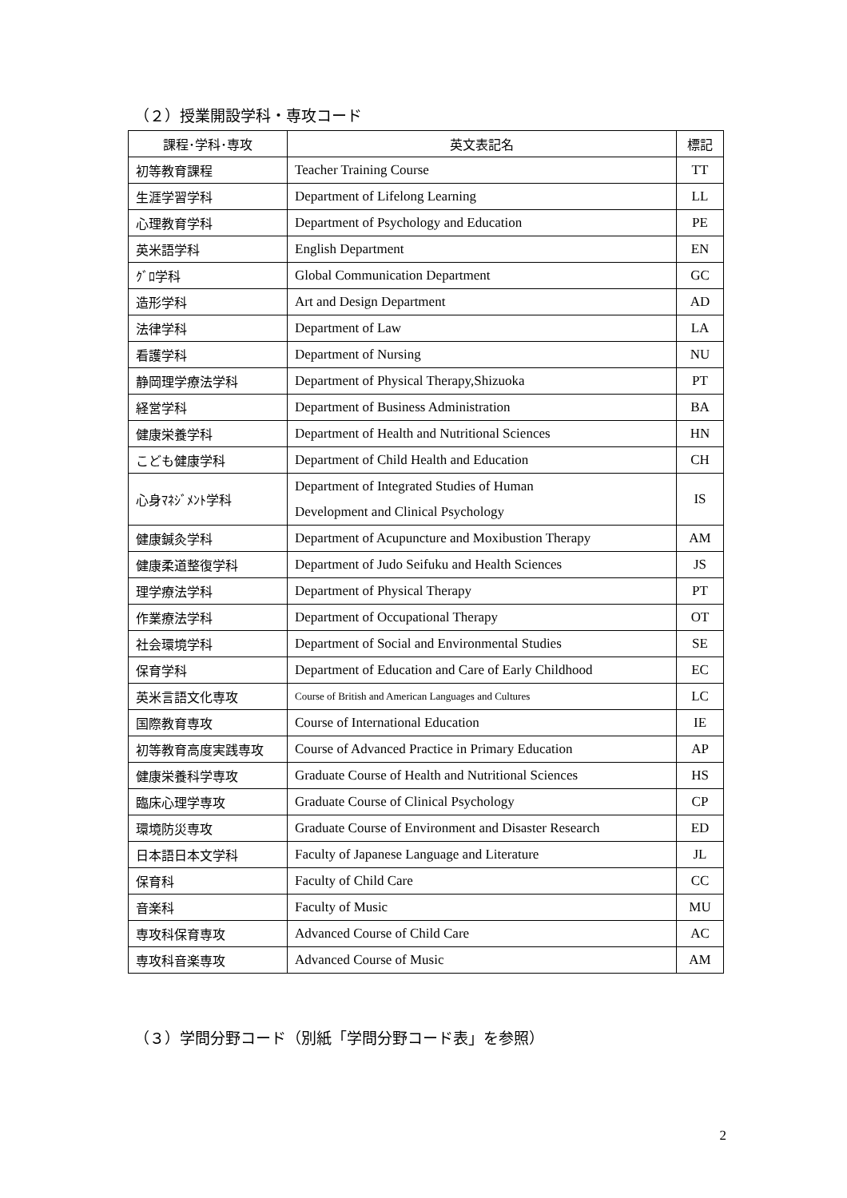（２）授業開設学科・専攻コード
| 課程･学科･専攻 | 英文表記名 | 標記 |
| --- | --- | --- |
| 初等教育課程 | Teacher Training Course | TT |
| 生涯学習学科 | Department of Lifelong Learning | LL |
| 心理教育学科 | Department of Psychology and Education | PE |
| 英米語学科 | English Department | EN |
| ｸﾞﾛ学科 | Global Communication Department | GC |
| 造形学科 | Art and Design Department | AD |
| 法律学科 | Department of Law | LA |
| 看護学科 | Department of Nursing | NU |
| 静岡理学療法学科 | Department of Physical Therapy,Shizuoka | PT |
| 経営学科 | Department of Business Administration | BA |
| 健康栄養学科 | Department of Health and Nutritional Sciences | HN |
| こども健康学科 | Department of Child Health and Education | CH |
| 心身ﾏﾈｼﾞﾒﾝﾄ学科 | Department of Integrated Studies of Human Development and Clinical Psychology | IS |
| 健康鍼灸学科 | Department of Acupuncture and Moxibustion Therapy | AM |
| 健康柔道整復学科 | Department of Judo Seifuku and Health Sciences | JS |
| 理学療法学科 | Department of Physical Therapy | PT |
| 作業療法学科 | Department of Occupational Therapy | OT |
| 社会環境学科 | Department of Social and Environmental Studies | SE |
| 保育学科 | Department of Education and Care of Early Childhood | EC |
| 英米言語文化専攻 | Course of British and American Languages and Cultures | LC |
| 国際教育専攻 | Course of International Education | IE |
| 初等教育高度実践専攻 | Course of Advanced Practice in Primary Education | AP |
| 健康栄養科学専攻 | Graduate Course of Health and Nutritional Sciences | HS |
| 臨床心理学専攻 | Graduate Course of Clinical Psychology | CP |
| 環境防災専攻 | Graduate Course of Environment and Disaster Research | ED |
| 日本語日本文学科 | Faculty of Japanese Language and Literature | JL |
| 保育科 | Faculty of Child Care | CC |
| 音楽科 | Faculty of Music | MU |
| 専攻科保育専攻 | Advanced Course of Child Care | AC |
| 専攻科音楽専攻 | Advanced Course of Music | AM |
（３）学問分野コード（別紙「学問分野コード表」を参照）
2